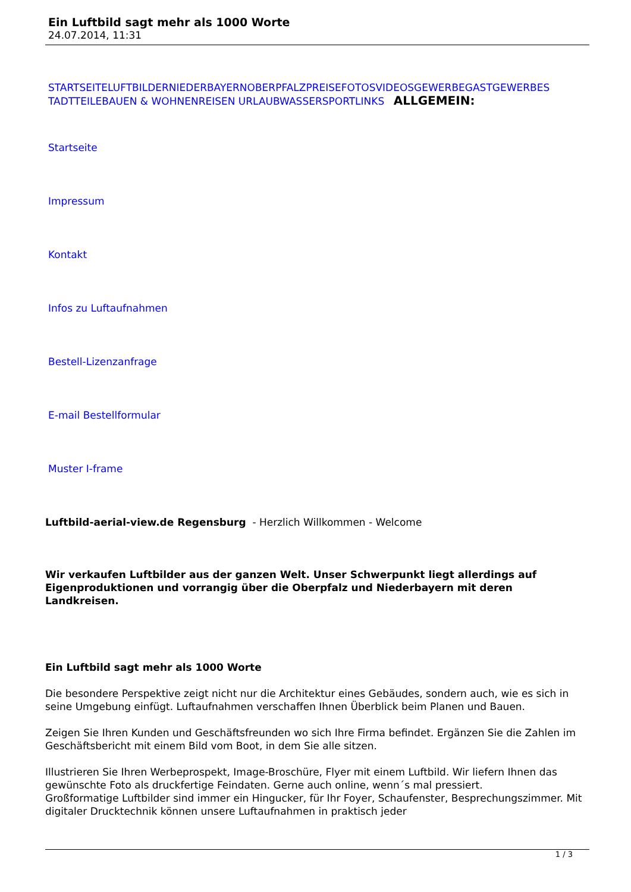Ein Luftbild sagt mehr als 1000 Worte
24.07.2014, 11:31
STARTSEITELUFTBILDERNIEDERBAYERNOBERPFALZPREISEFOTOSVIDEOSGEWERBEGASTGEWERBES TADTTEILEBAUEN & WOHNENREISEN URLAUBWASSERSPORTLINKS ALLGEMEIN:
Startseite
Impressum
Kontakt
Infos zu Luftaufnahmen
Bestell-Lizenzanfrage
E-mail Bestellformular
Muster I-frame
Luftbild-aerial-view.de Regensburg - Herzlich Willkommen - Welcome
Wir verkaufen Luftbilder aus der ganzen Welt. Unser Schwerpunkt liegt allerdings auf Eigenproduktionen und vorrangig über die Oberpfalz und Niederbayern mit deren Landkreisen.
Ein Luftbild sagt mehr als 1000 Worte
Die besondere Perspektive zeigt nicht nur die Architektur eines Gebäudes, sondern auch, wie es sich in seine Umgebung einfügt. Luftaufnahmen verschaffen Ihnen Überblick beim Planen und Bauen.
Zeigen Sie Ihren Kunden und Geschäftsfreunden wo sich Ihre Firma befindet. Ergänzen Sie die Zahlen im Geschäftsbericht mit einem Bild vom Boot, in dem Sie alle sitzen.
Illustrieren Sie Ihren Werbeprospekt, Image-Broschüre, Flyer mit einem Luftbild. Wir liefern Ihnen das gewünschte Foto als druckfertige Feindaten. Gerne auch online, wenn´s mal pressiert.
Großformatige Luftbilder sind immer ein Hingucker, für Ihr Foyer, Schaufenster, Besprechungszimmer. Mit digitaler Drucktechnik können unsere Luftaufnahmen in praktisch jeder
1 / 3